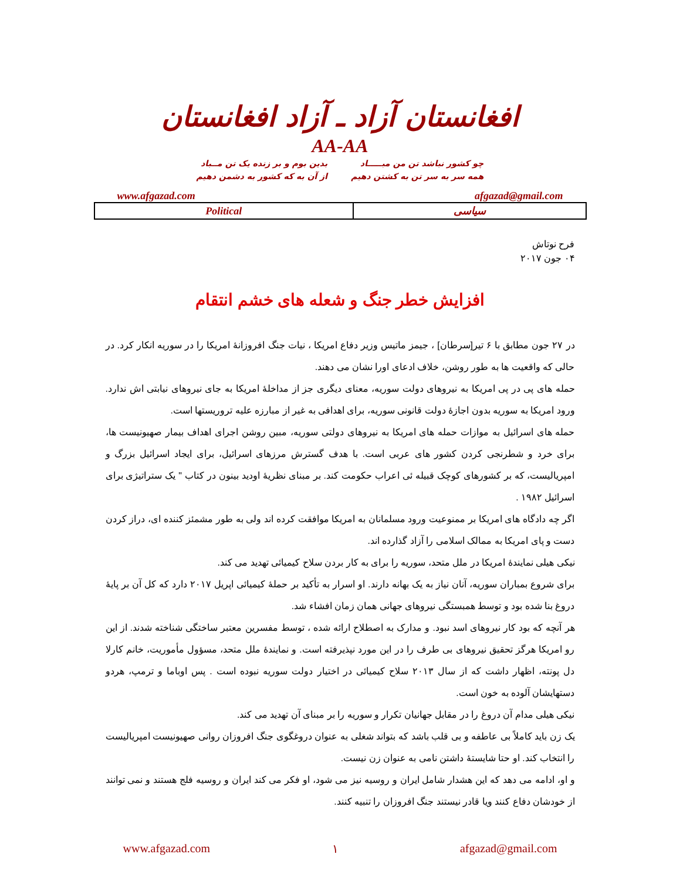افغانستان آزاد ـ آزاد افغانستان
AA-AA
چو کشور نباشد تن من مبـــــاد
همه سر به سر تن به کشتن دهیم
بدین بوم و بر زنده یک تن مــباد
از آن به که کشور به دشمن دهیم
afgazad@gmail.com www.afgazad.com
| Political | سیاسی |
فرح نوتاش
۰۴ جون ۲۰۱۷
افزایش خطر جنگ و شعله های خشم انتقام
در ۲۷ جون مطابق با ۶ تیر[سرطان] ، جیمز ماتیس وزیر دفاع امریکا ، نیات جنگ افروزانهٔ امریکا را در سوریه انکار کرد. در حالی که واقعیت ها به طور روشن، خلاف ادعای اورا نشان می دهند.
حمله های پی در پی امریکا به نیروهای دولت سوریه، معنای دیگری جز از مداخلهٔ امریکا به جای نیروهای نیابتی اش ندارد. ورود امریکا به سوریه بدون اجازهٔ دولت قانونی سوریه، برای اهدافی به غیر از مبارزه علیه تروریستها است.
حمله های اسرائیل به موازات حمله های امریکا به نیروهای دولتی سوریه، مبین روشن اجرای اهداف بیمار صهیونیست ها، برای خرد و شطرنجی کردن کشور های عربی است. با هدف گسترش مرزهای اسرائیل، برای ایجاد اسرائیل بزرگ و امپریالیست، که بر کشورهای کوچک قبیله ئی اعراب حکومت کند. بر مبنای نظریهٔ اودید بینون در کتاب " یک ستراتیژی برای اسرائیل ۱۹۸۲ .
اگر چه دادگاه های امریکا بر ممنوعیت ورود مسلمانان به امریکا موافقت کرده اند ولی به طور مشمئز کننده ای، دراز کردن دست و پای امریکا به ممالک اسلامی را آزاد گذارده اند.
نیکی هیلی نمایندهٔ امریکا در ملل متحد، سوریه را برای به کار بردن سلاح کیمیائی تهدید می کند.
برای شروع بمباران سوریه، آنان نیاز به یک بهانه دارند. او اسرار به تأکید بر حملهٔ کیمیائی اپریل ۲۰۱۷ دارد که کل آن بر پایهٔ دروغ بنا شده بود و توسط همبستگی نیروهای جهانی همان زمان افشاء شد.
هر آنچه که بود کار نیروهای اسد نبود. و مدارک به اصطلاح ارائه شده ، توسط مفسرین معتبر ساختگی شناخته شدند. از این رو امریکا هرگز تحقیق نیروهای بی طرف را در این مورد نپذیرفته است. و نمایندهٔ ملل متحد، مسؤول مأموریت، خانم کارلا دل پونته، اظهار داشت که از سال ۲۰۱۳ سلاح کیمیائی در اختیار دولت سوریه نبوده است . پس اوباما و ترمپ، هردو دستهایشان آلوده به خون است.
نیکی هیلی مدام آن دروغ را در مقابل جهانیان تکرار و سوریه را بر مبنای آن تهدید می کند.
یک زن باید کاملاً بی عاطفه و بی قلب باشد که بتواند شغلی به عنوان دروغگوی جنگ افروزان روانی صهیونیست امپریالیست را انتخاب کند. او حتا شایستهٔ داشتن نامی به عنوان زن نیست.
و او، ادامه می دهد که این هشدار شامل ایران و روسیه نیز می شود، او فکر می کند ایران و روسیه فلج هستند و نمی توانند از خودشان دفاع کنند ویا قادر نیستند جنگ افروزان را تنبیه کنند.
www.afgazad.com ۱ afgazad@gmail.com